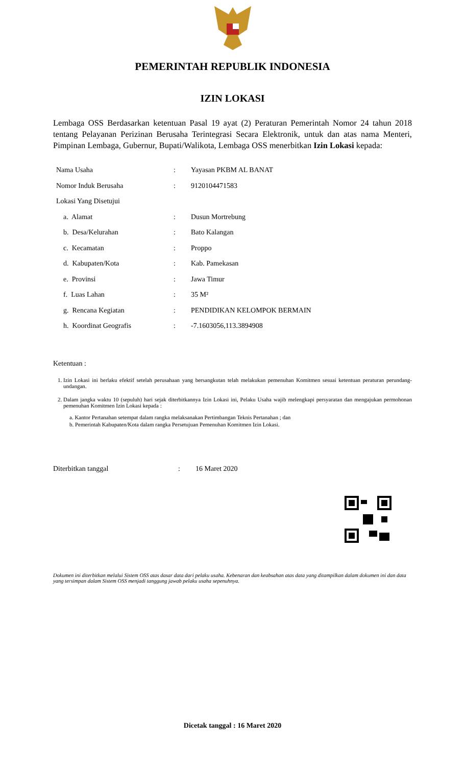PEMERINTAH REPUBLIK INDONESIA
IZIN LOKASI
Lembaga OSS Berdasarkan ketentuan Pasal 19 ayat (2) Peraturan Pemerintah Nomor 24 tahun 2018 tentang Pelayanan Perizinan Berusaha Terintegrasi Secara Elektronik, untuk dan atas nama Menteri, Pimpinan Lembaga, Gubernur, Bupati/Walikota, Lembaga OSS menerbitkan Izin Lokasi kepada:
| Nama Usaha | : | Yayasan PKBM AL BANAT |
| Nomor Induk Berusaha | : | 9120104471583 |
| Lokasi Yang Disetujui | | |
| a. Alamat | : | Dusun Mortrebung |
| b. Desa/Kelurahan | : | Bato Kalangan |
| c. Kecamatan | : | Proppo |
| d. Kabupaten/Kota | : | Kab. Pamekasan |
| e. Provinsi | : | Jawa Timur |
| f. Luas Lahan | : | 35 M² |
| g. Rencana Kegiatan | : | PENDIDIKAN KELOMPOK BERMAIN |
| h. Koordinat Geografis | : | -7.1603056,113.3894908 |
Ketentuan :
1. Izin Lokasi ini berlaku efektif setelah perusahaan yang bersangkutan telah melakukan pemenuhan Komitmen sesuai ketentuan peraturan perundang-undangan.
2. Dalam jangka waktu 10 (sepuluh) hari sejak diterbitkannya Izin Lokasi ini, Pelaku Usaha wajib melengkapi persyaratan dan mengajukan permohonan pemenuhan Komitmen Izin Lokasi kepada :
a. Kantor Pertanahan setempat dalam rangka melaksanakan Pertimbangan Teknis Pertanahan ; dan
b. Pemerintah Kabupaten/Kota dalam rangka Persetujuan Pemenuhan Komitmen Izin Lokasi.
Diterbitkan tanggal: 16 Maret 2020
Dokumen ini diterbitkan melalui Sistem OSS atas dasar data dari pelaku usaha. Kebenaran dan keabsahan atas data yang ditampilkan dalam dokumen ini dan data yang tersimpan dalam Sistem OSS menjadi tanggung jawab pelaku usaha sepenuhnya.
Dicetak tanggal : 16 Maret 2020